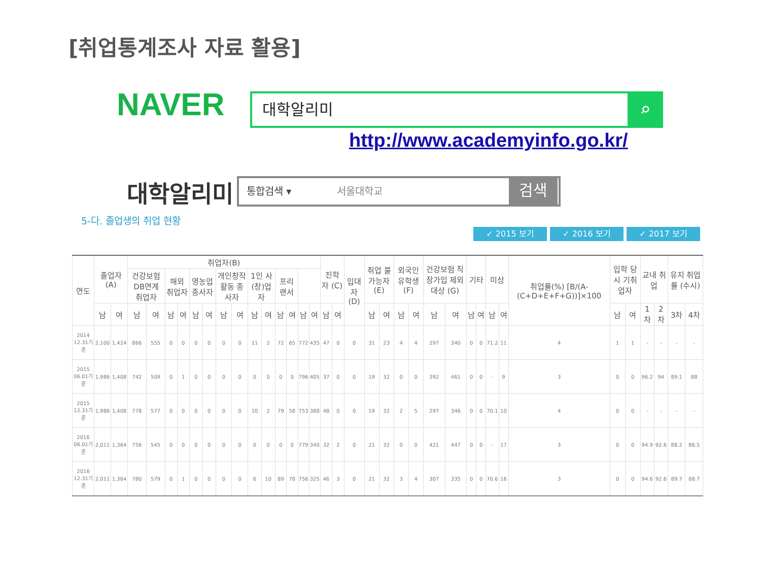[취업통계조사 자료 활용]
NAVER
대학알리미 ⌕
http://www.academyinfo.go.kr/
대학알리미 통합검색 ▾ 서울대학교 검색
5-다. 졸업생의 취업 현황
✓ 2015 보기 ✓ 2016 보기 ✓ 2017 보기
| 연도 | 졸업자 (A) | | 취업자(B) | | | | | | | | | | | | | | 진학자 (C) | | 입대자 (D) | 취업 불가능자 (E) | | 외국인 유학생 (F) | | 건강보험 직장가입 제외대상 (G) | | 기타 | | 미상 | | 취업률(%) [B/(A-(C+D+E+F+G))]×100 | 입학 당시 기취업자 | | 교내 취업 | | 유지 취업률 (수시) | |
| --- | --- | --- | --- | --- | --- | --- | --- | --- | --- | --- | --- | --- | --- | --- | --- | --- | --- | --- | --- | --- | --- | --- | --- | --- | --- | --- | --- | --- | --- | --- | --- | --- | --- | --- | --- | --- |
| | | | 건강보험 DB연계 취업자 | | 해외 취업자 | | 영농업 종사자 | | 개인창작 활동 종사자 | | 1인 사(창)업자 | | 프리 랜서 | | | | | | | | | | | | | | | | | | | | | | | |
| | 남 | 여 | 남 | 여 | 남 | 여 | 남 | 여 | 남 | 여 | 남 | 여 | 남 | 여 | 남 | 여 | 남 | 여 | | 남 | 여 | 남 | 여 | 남 | 여 | 남 | 여 | 남 | 여 | | 남 | 여 | 1차 | 2차 | 3차 | 4차 |
| 2014 12.31기준 | 2,100 | 1,424 | 866 | 555 | 0 | 0 | 0 | 0 | 0 | 0 | 11 | 2 | 72 | 65 | 772 | 435 | 47 | 0 | 0 | 31 | 23 | 4 | 4 | 297 | 340 | 0 | 0 | 71.2 | 11 | 4 | 1 | 1 | - | - | - | - |
| 2015 06.01기준 | 1,986 | 1,408 | 742 | 509 | 0 | 1 | 0 | 0 | 0 | 0 | 0 | 0 | 0 | 0 | 796 | 405 | 37 | 0 | 0 | 19 | 32 | 0 | 0 | 392 | 461 | 0 | 0 | - | 9 | 3 | 0 | 0 | 96.2 | 94 | 89.1 | 88 |
| 2015 12.31기준 | 1,986 | 1,408 | 778 | 577 | 0 | 0 | 0 | 0 | 0 | 0 | 10 | 2 | 79 | 58 | 753 | 388 | 48 | 0 | 0 | 19 | 32 | 2 | 5 | 297 | 346 | 0 | 0 | 70.1 | 10 | 4 | 0 | 0 | - | - | - | - |
| 2016 06.01기준 | 2,011 | 1,364 | 756 | 545 | 0 | 0 | 0 | 0 | 0 | 0 | 0 | 0 | 0 | 0 | 779 | 340 | 32 | 2 | 0 | 21 | 32 | 0 | 0 | 421 | 447 | 0 | 0 | - | 17 | 3 | 0 | 0 | 94.9 | 92.6 | 88.2 | 86.5 |
| 2016 12.31기준 | 2,011 | 1,364 | 780 | 579 | 0 | 1 | 0 | 0 | 0 | 0 | 6 | 10 | 89 | 78 | 756 | 325 | 46 | 3 | 0 | 21 | 32 | 3 | 4 | 307 | 335 | 0 | 0 | 70.6 | 16 | 3 | 0 | 0 | 94.6 | 92.6 | 89.7 | 88.7 |